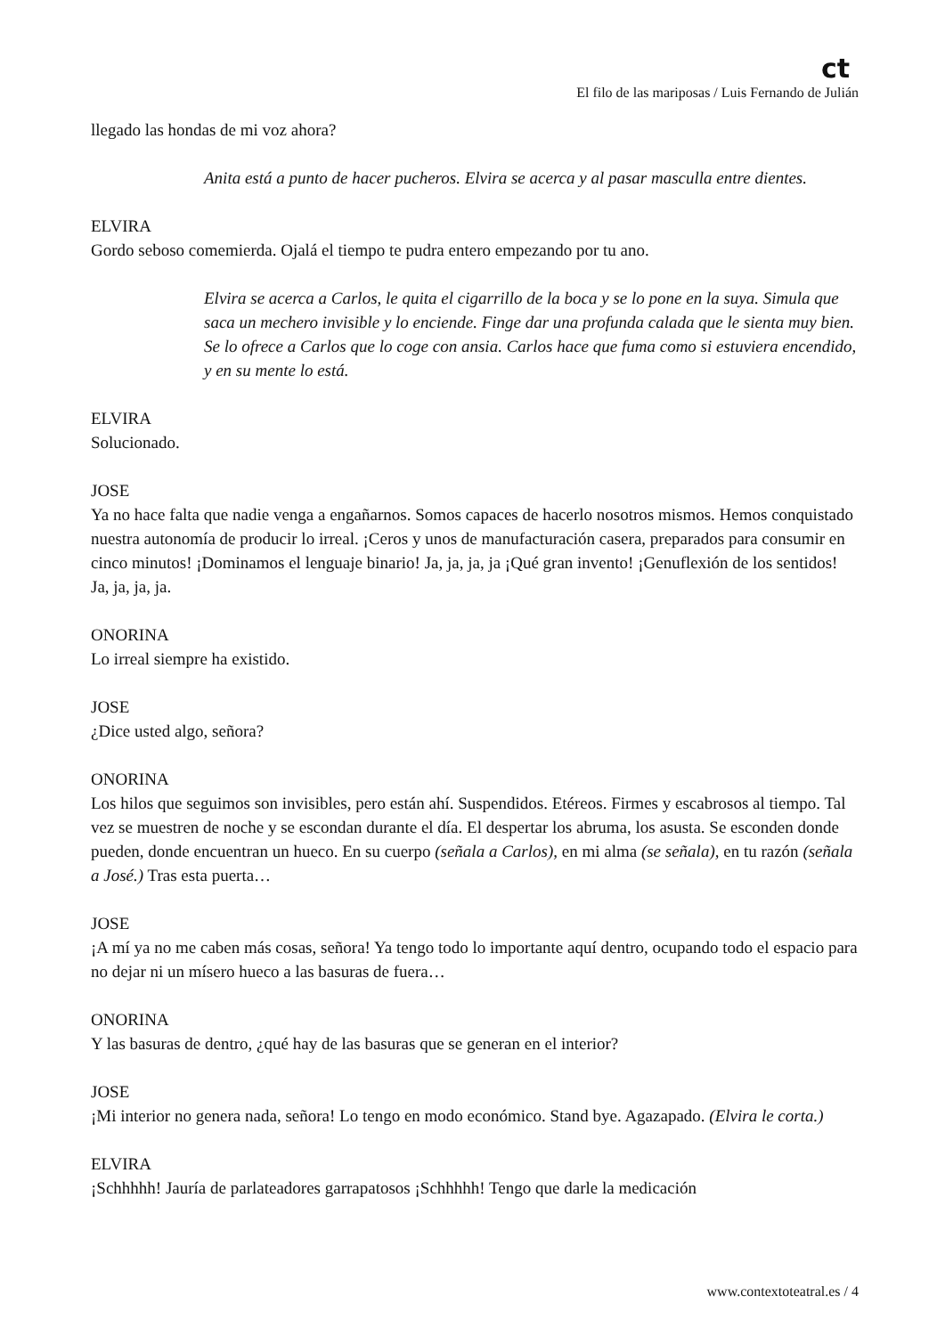ct
El filo de las mariposas / Luis Fernando de Julián
llegado las hondas de mi voz ahora?
Anita está a punto de hacer pucheros. Elvira se acerca y al pasar masculla entre dientes.
ELVIRA
Gordo seboso comemierda. Ojalá el tiempo te pudra entero empezando por tu ano.
Elvira se acerca a Carlos, le quita el cigarrillo de la boca y se lo pone en la suya. Simula que saca un mechero invisible y lo enciende. Finge dar una profunda calada que le sienta muy bien. Se lo ofrece a Carlos que lo coge con ansia. Carlos hace que fuma como si estuviera encendido, y en su mente lo está.
ELVIRA
Solucionado.
JOSE
Ya no hace falta que nadie venga a engañarnos. Somos capaces de hacerlo nosotros mismos. Hemos conquistado nuestra autonomía de producir lo irreal. ¡Ceros y unos de manufacturación casera, preparados para consumir en cinco minutos! ¡Dominamos el lenguaje binario! Ja, ja, ja, ja ¡Qué gran invento! ¡Genuflexión de los sentidos! Ja, ja, ja, ja.
ONORINA
Lo irreal siempre ha existido.
JOSE
¿Dice usted algo, señora?
ONORINA
Los hilos que seguimos son invisibles, pero están ahí. Suspendidos. Etéreos. Firmes y escabrosos al tiempo. Tal vez se muestren de noche y se escondan durante el día. El despertar los abruma, los asusta. Se esconden donde pueden, donde encuentran un hueco. En su cuerpo (señala a Carlos), en mi alma (se señala), en tu razón (señala a José.) Tras esta puerta…
JOSE
¡A mí ya no me caben más cosas, señora! Ya tengo todo lo importante aquí dentro, ocupando todo el espacio para no dejar ni un mísero hueco a las basuras de fuera…
ONORINA
Y las basuras de dentro, ¿qué hay de las basuras que se generan en el interior?
JOSE
¡Mi interior no genera nada, señora! Lo tengo en modo económico. Stand bye. Agazapado. (Elvira le corta.)
ELVIRA
¡Schhhhh! Jauría de parlateadores garrapatosos ¡Schhhhh! Tengo que darle la medicación
www.contextoteatral.es / 4